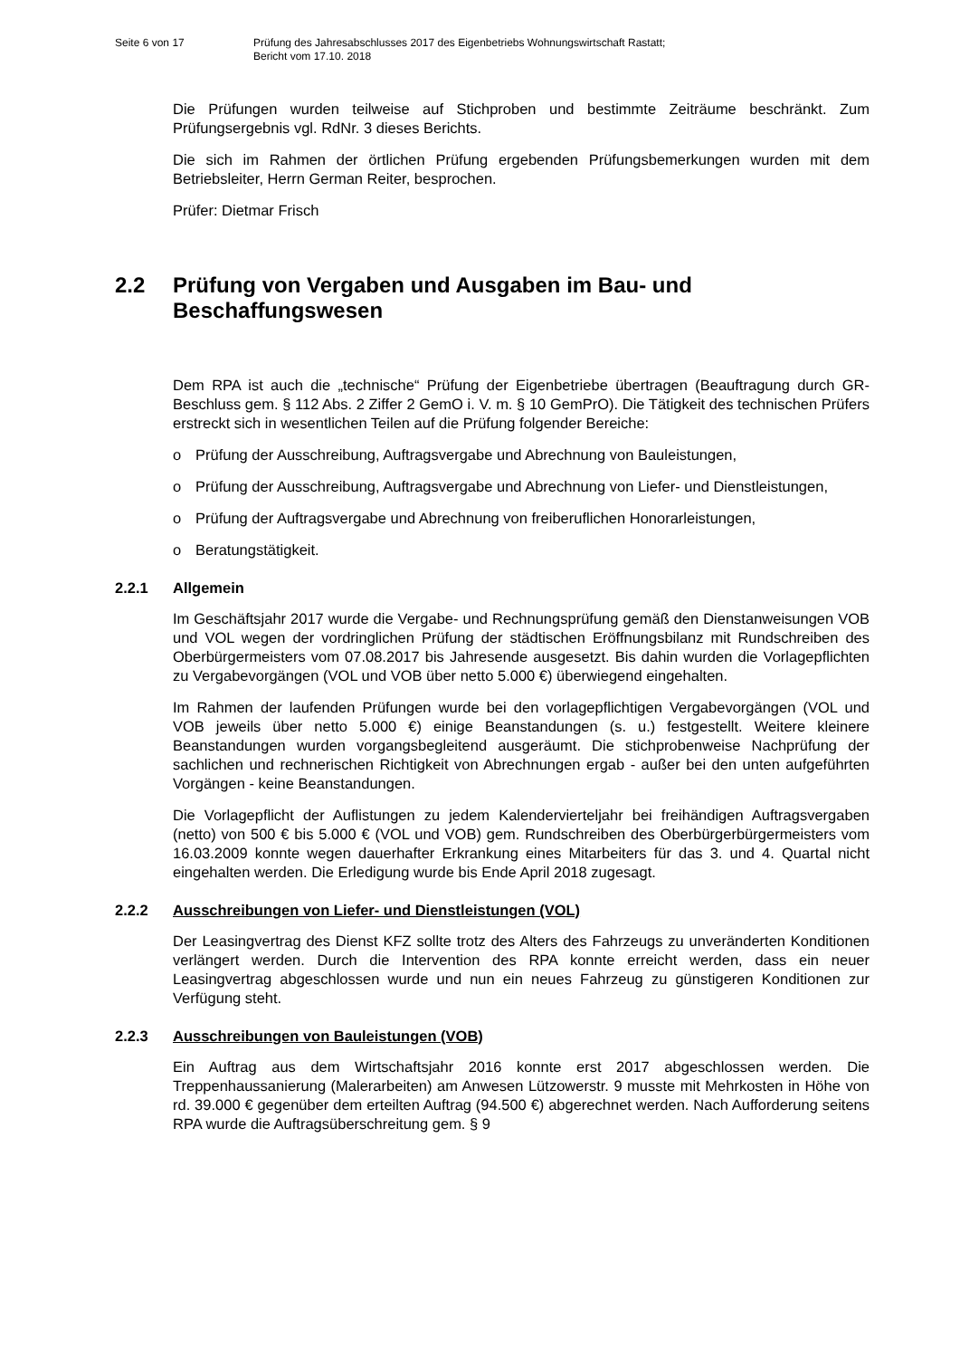Seite 6 von 17 Prüfung des Jahresabschlusses 2017 des Eigenbetriebs Wohnungswirtschaft Rastatt;
Bericht vom 17.10. 2018
Die Prüfungen wurden teilweise auf Stichproben und bestimmte Zeiträume beschränkt. Zum Prüfungsergebnis vgl. RdNr. 3 dieses Berichts.
Die sich im Rahmen der örtlichen Prüfung ergebenden Prüfungsbemerkungen wurden mit dem Betriebsleiter, Herrn German Reiter, besprochen.
Prüfer: Dietmar Frisch
2.2 Prüfung von Vergaben und Ausgaben im Bau- und Beschaffungswesen
Dem RPA ist auch die „technische“ Prüfung der Eigenbetriebe übertragen (Beauftragung durch GR-Beschluss gem. § 112 Abs. 2 Ziffer 2 GemO i. V. m. § 10 GemPrO). Die Tätigkeit des technischen Prüfers erstreckt sich in wesentlichen Teilen auf die Prüfung folgender Bereiche:
o Prüfung der Ausschreibung, Auftragsvergabe und Abrechnung von Bauleistungen,
o Prüfung der Ausschreibung, Auftragsvergabe und Abrechnung von Liefer- und Dienstleistungen,
o Prüfung der Auftragsvergabe und Abrechnung von freiberuflichen Honorarleistungen,
o Beratungstätigkeit.
2.2.1 Allgemein
Im Geschäftsjahr 2017 wurde die Vergabe- und Rechnungsprüfung gemäß den Dienstanweisungen VOB und VOL wegen der vordringlichen Prüfung der städtischen Eröffnungsbilanz mit Rundschreiben des Oberbürgermeisters vom 07.08.2017 bis Jahresende ausgesetzt. Bis dahin wurden die Vorlagepflichten zu Vergabevorgängen (VOL und VOB über netto 5.000 €) überwiegend eingehalten.
Im Rahmen der laufenden Prüfungen wurde bei den vorlagepflichtigen Vergabevorgängen (VOL und VOB jeweils über netto 5.000 €) einige Beanstandungen (s. u.) festgestellt. Weitere kleinere Beanstandungen wurden vorgangsbegleitend ausgeräumt. Die stichprobenweise Nachprüfung der sachlichen und rechnerischen Richtigkeit von Abrechnungen ergab - außer bei den unten aufgeführten Vorgängen - keine Beanstandungen.
Die Vorlagepflicht der Auflistungen zu jedem Kalendervierteljahr bei freihändigen Auftragsvergaben (netto) von 500 € bis 5.000 € (VOL und VOB) gem. Rundschreiben des Oberbürgerbürgermeisters vom 16.03.2009 konnte wegen dauerhafter Erkrankung eines Mitarbeiters für das 3. und 4. Quartal nicht eingehalten werden. Die Erledigung wurde bis Ende April 2018 zugesagt.
2.2.2 Ausschreibungen von Liefer- und Dienstleistungen (VOL)
Der Leasingvertrag des Dienst KFZ sollte trotz des Alters des Fahrzeugs zu unveränderten Konditionen verlängert werden. Durch die Intervention des RPA konnte erreicht werden, dass ein neuer Leasingvertrag abgeschlossen wurde und nun ein neues Fahrzeug zu günstigeren Konditionen zur Verfügung steht.
2.2.3 Ausschreibungen von Bauleistungen (VOB)
Ein Auftrag aus dem Wirtschaftsjahr 2016 konnte erst 2017 abgeschlossen werden. Die Treppenhaussanierung (Malerarbeiten) am Anwesen Lützowerstr. 9 musste mit Mehrkosten in Höhe von rd. 39.000 € gegenüber dem erteilten Auftrag (94.500 €) abgerechnet werden. Nach Aufforderung seitens RPA wurde die Auftragsüberschreitung gem. § 9